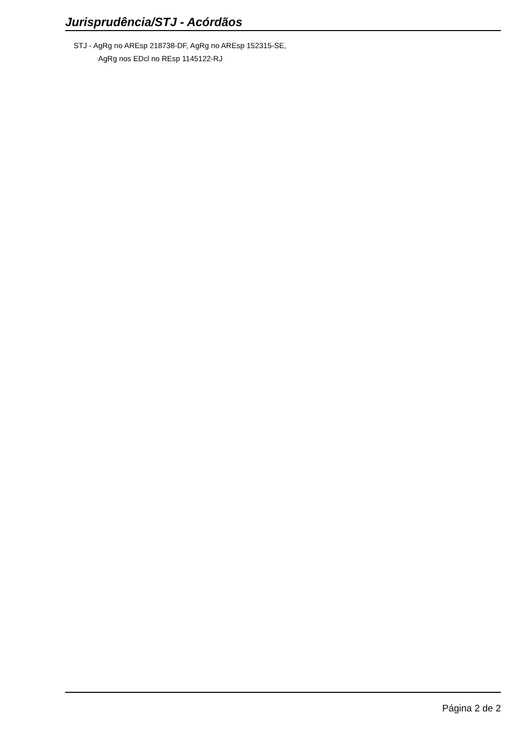Jurisprudência/STJ - Acórdãos
STJ - AgRg no AREsp 218738-DF, AgRg no AREsp 152315-SE,
AgRg nos EDcl no REsp 1145122-RJ
Página 2 de 2